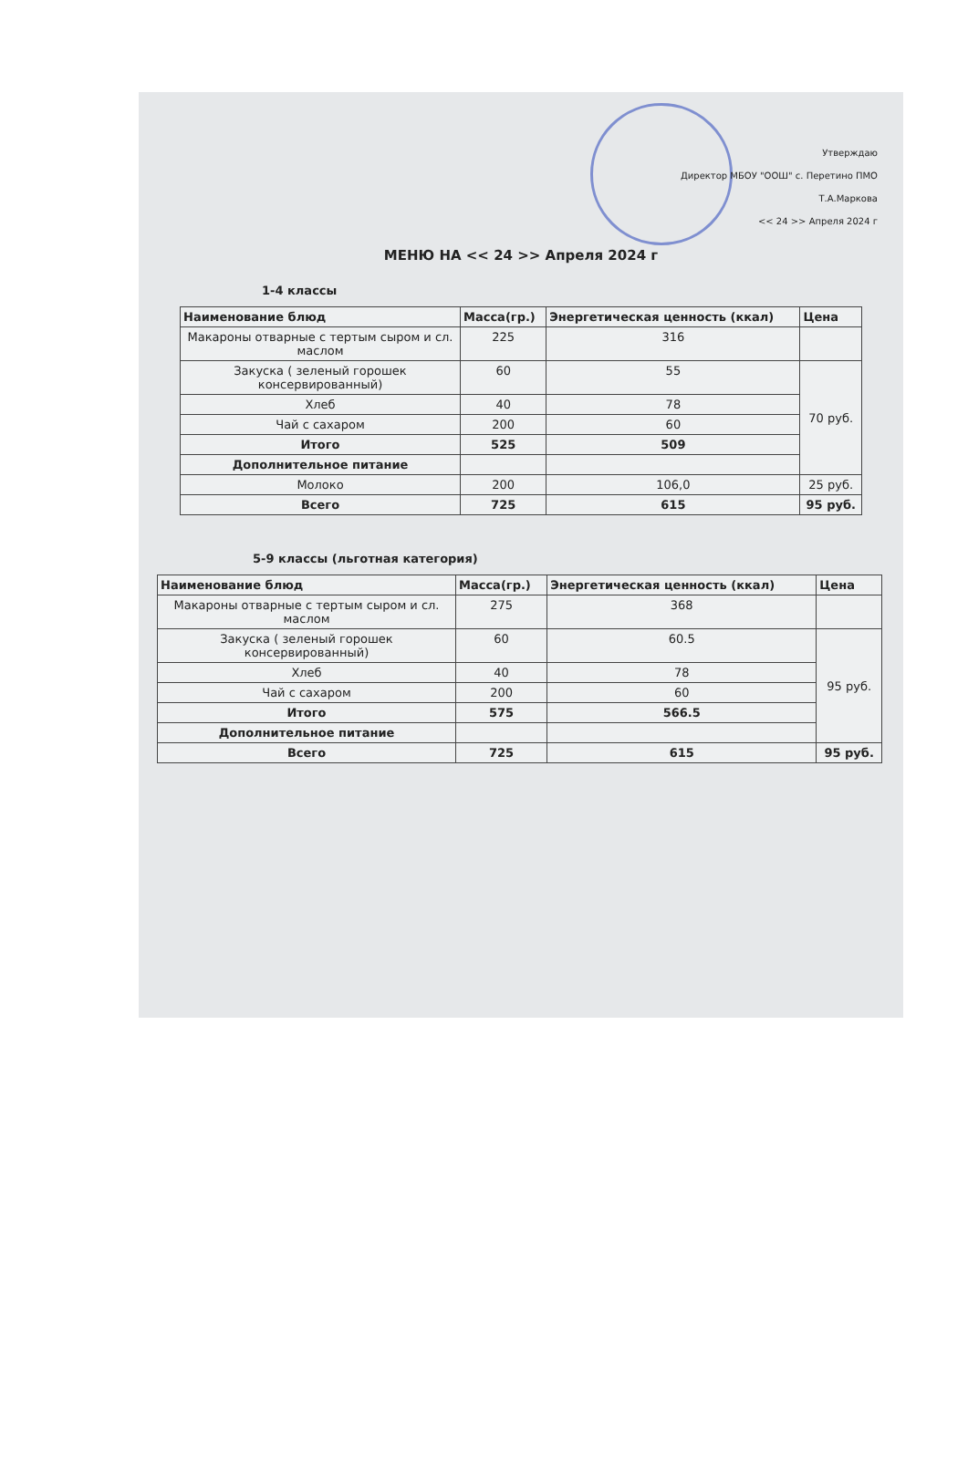Утверждаю
Директор МБОУ "ООШ" с. Перетино ПМО
Т.А.Маркова
<< 24 >> Апреля 2024 г
МЕНЮ НА << 24 >> Апреля 2024 г
1-4 классы
| Наименование блюд | Масса(гр.) | Энергетическая ценность (ккал) | Цена |
| --- | --- | --- | --- |
| Макароны отварные с тертым сыром и сл. маслом | 225 | 316 | |
| Закуска ( зеленый горошек консервированный) | 60 | 55 | 70 руб. |
| Хлеб | 40 | 78 | |
| Чай с сахаром | 200 | 60 | |
| Итого | 525 | 509 | |
| Дополнительное питание | | | |
| Молоко | 200 | 106,0 | 25 руб. |
| Всего | 725 | 615 | 95 руб. |
5-9 классы (льготная категория)
| Наименование блюд | Масса(гр.) | Энергетическая ценность (ккал) | Цена |
| --- | --- | --- | --- |
| Макароны отварные с тертым сыром и сл. маслом | 275 | 368 | |
| Закуска ( зеленый горошек консервированный) | 60 | 60.5 | 95 руб. |
| Хлеб | 40 | 78 | |
| Чай с сахаром | 200 | 60 | |
| Итого | 575 | 566.5 | |
| Дополнительное питание | | | |
| Всего | 725 | 615 | 95 руб. |